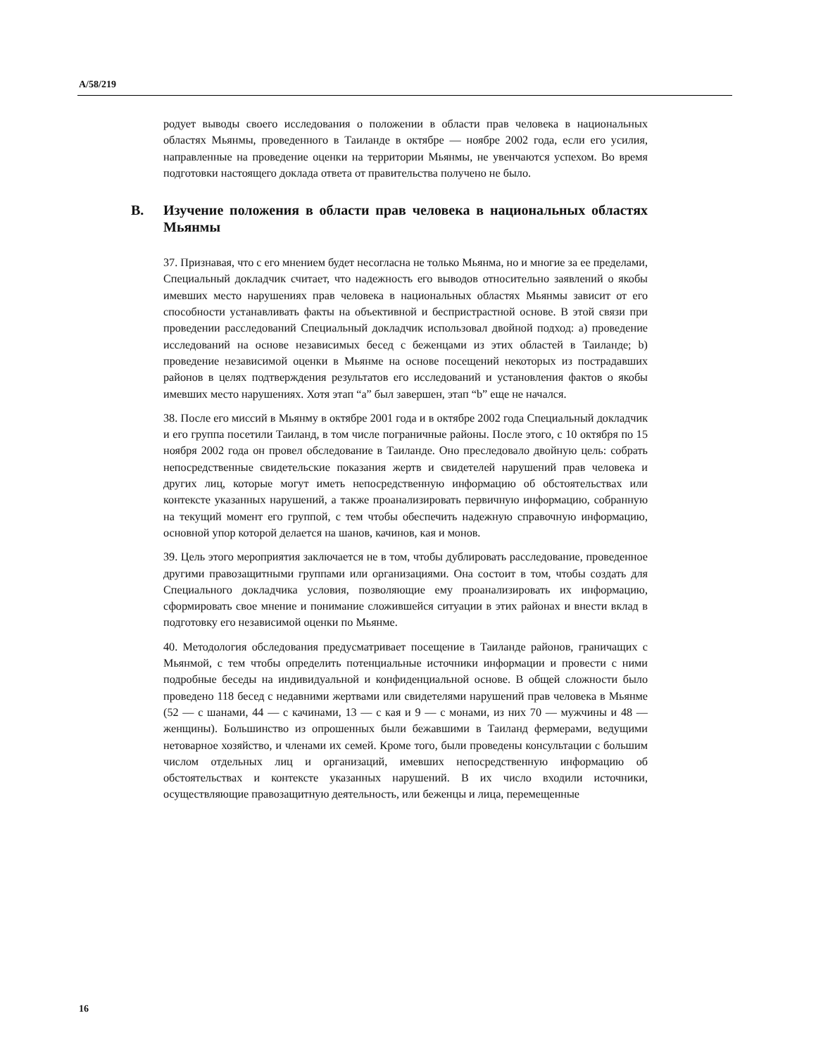A/58/219
родует выводы своего исследования о положении в области прав человека в национальных областях Мьянмы, проведенного в Таиланде в октябре — ноябре 2002 года, если его усилия, направленные на проведение оценки на территории Мьянмы, не увенчаются успехом. Во время подготовки настоящего доклада ответа от правительства получено не было.
B. Изучение положения в области прав человека в национальных областях Мьянмы
37. Признавая, что с его мнением будет несогласна не только Мьянма, но и многие за ее пределами, Специальный докладчик считает, что надежность его выводов относительно заявлений о якобы имевших место нарушениях прав человека в национальных областях Мьянмы зависит от его способности устанавливать факты на объективной и беспристрастной основе. В этой связи при проведении расследований Специальный докладчик использовал двойной подход: a) проведение исследований на основе независимых бесед с беженцами из этих областей в Таиланде; b) проведение независимой оценки в Мьянме на основе посещений некоторых из пострадавших районов в целях подтверждения результатов его исследований и установления фактов о якобы имевших место нарушениях. Хотя этап “a” был завершен, этап “b” еще не начался.
38. После его миссий в Мьянму в октябре 2001 года и в октябре 2002 года Специальный докладчик и его группа посетили Таиланд, в том числе пограничные районы. После этого, с 10 октября по 15 ноября 2002 года он провел обследование в Таиланде. Оно преследовало двойную цель: собрать непосредственные свидетельские показания жертв и свидетелей нарушений прав человека и других лиц, которые могут иметь непосредственную информацию об обстоятельствах или контексте указанных нарушений, а также проанализировать первичную информацию, собранную на текущий момент его группой, с тем чтобы обеспечить надежную справочную информацию, основной упор которой делается на шанов, качинов, кая и монов.
39. Цель этого мероприятия заключается не в том, чтобы дублировать расследование, проведенное другими правозащитными группами или организациями. Она состоит в том, чтобы создать для Специального докладчика условия, позволяющие ему проанализировать их информацию, сформировать свое мнение и понимание сложившейся ситуации в этих районах и внести вклад в подготовку его независимой оценки по Мьянме.
40. Методология обследования предусматривает посещение в Таиланде районов, граничащих с Мьянмой, с тем чтобы определить потенциальные источники информации и провести с ними подробные беседы на индивидуальной и конфиденциальной основе. В общей сложности было проведено 118 бесед с недавними жертвами или свидетелями нарушений прав человека в Мьянме (52 — с шанами, 44 — с качинами, 13 — с кая и 9 — с монами, из них 70 — мужчины и 48 — женщины). Большинство из опрошенных были бежавшими в Таиланд фермерами, ведущими нетоварное хозяйство, и членами их семей. Кроме того, были проведены консультации с большим числом отдельных лиц и организаций, имевших непосредственную информацию об обстоятельствах и контексте указанных нарушений. В их число входили источники, осуществляющие правозащитную деятельность, или беженцы и лица, перемещенные
16